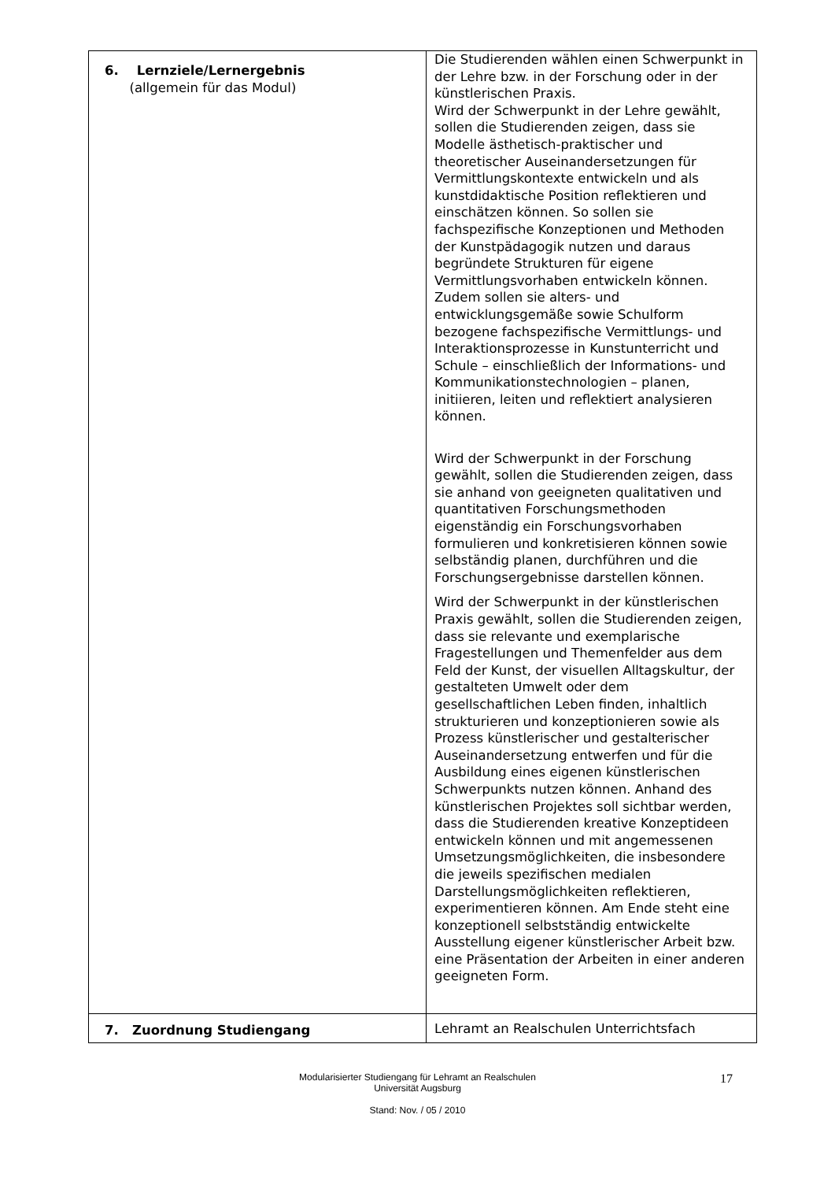| 6. Lernziele/Lernergebnis (allgemein für das Modul) | Die Studierenden wählen einen Schwerpunkt in der Lehre bzw. in der Forschung oder in der künstlerischen Praxis. Wird der Schwerpunkt in der Lehre gewählt, sollen die Studierenden zeigen, dass sie Modelle ästhetisch-praktischer und theoretischer Auseinandersetzungen für Vermittlungskontexte entwickeln und als kunstdidaktische Position reflektieren und einschätzen können. So sollen sie fachspezifische Konzeptionen und Methoden der Kunstpädagogik nutzen und daraus begründete Strukturen für eigene Vermittlungsvorhaben entwickeln können. Zudem sollen sie alters- und entwicklungsgemäße sowie Schulform bezogene fachspezifische Vermittlungs- und Interaktionsprozesse in Kunstunterricht und Schule – einschließlich der Informations- und Kommunikationstechnologien – planen, initiieren, leiten und reflektiert analysieren können. Wird der Schwerpunkt in der Forschung gewählt, sollen die Studierenden zeigen, dass sie anhand von geeigneten qualitativen und quantitativen Forschungsmethoden eigenständig ein Forschungsvorhaben formulieren und konkretisieren können sowie selbständig planen, durchführen und die Forschungsergebnisse darstellen können. Wird der Schwerpunkt in der künstlerischen Praxis gewählt, sollen die Studierenden zeigen, dass sie relevante und exemplarische Fragestellungen und Themenfelder aus dem Feld der Kunst, der visuellen Alltagskultur, der gestalteten Umwelt oder dem gesellschaftlichen Leben finden, inhaltlich strukturieren und konzeptionieren sowie als Prozess künstlerischer und gestalterischer Auseinandersetzung entwerfen und für die Ausbildung eines eigenen künstlerischen Schwerpunkts nutzen können. Anhand des künstlerischen Projektes soll sichtbar werden, dass die Studierenden kreative Konzeptideen entwickeln können und mit angemessenen Umsetzungsmöglichkeiten, die insbesondere die jeweils spezifischen medialen Darstellungsmöglichkeiten reflektieren, experimentieren können. Am Ende steht eine konzeptionell selbstständig entwickelte Ausstellung eigener künstlerischer Arbeit bzw. eine Präsentation der Arbeiten in einer anderen geeigneten Form. |
| 7. Zuordnung Studiengang | Lehramt an Realschulen Unterrichtsfach |
Modularisierter Studiengang für Lehramt an Realschulen
Universität Augsburg
Stand: Nov. / 05 / 2010
17